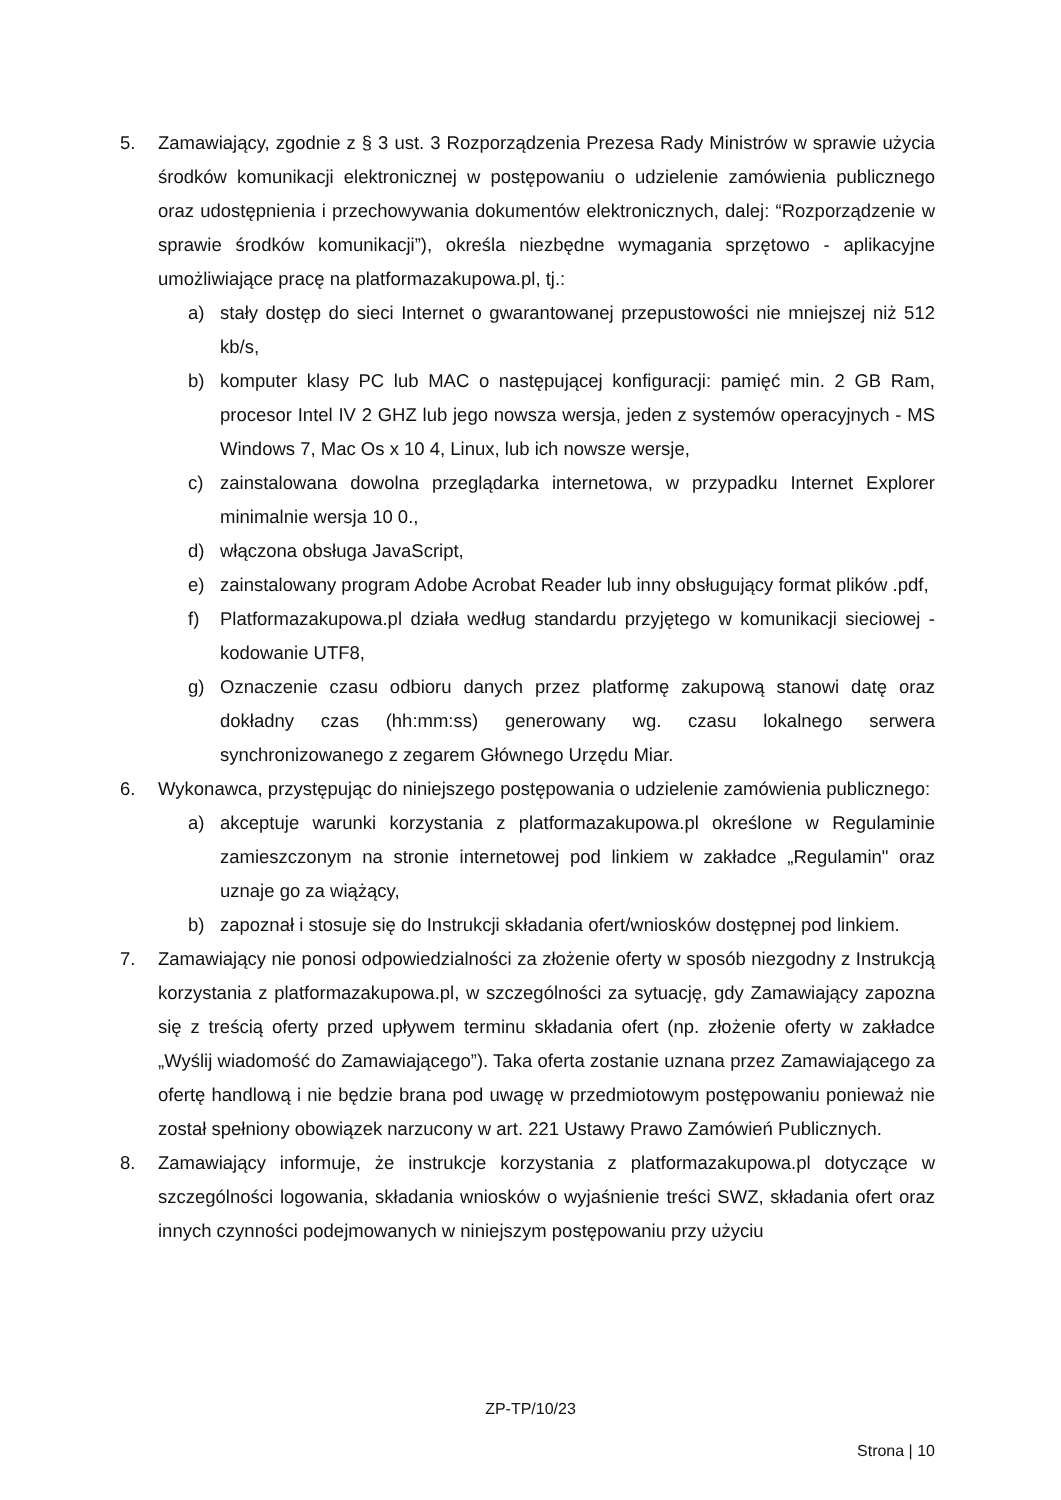5. Zamawiający, zgodnie z § 3 ust. 3 Rozporządzenia Prezesa Rady Ministrów w sprawie użycia środków komunikacji elektronicznej w postępowaniu o udzielenie zamówienia publicznego oraz udostępnienia i przechowywania dokumentów elektronicznych, dalej: “Rozporządzenie w sprawie środków komunikacji”), określa niezbędne wymagania sprzętowo - aplikacyjne umożliwiające pracę na platformazakupowa.pl, tj.:
a) stały dostęp do sieci Internet o gwarantowanej przepustowości nie mniejszej niż 512 kb/s,
b) komputer klasy PC lub MAC o następującej konfiguracji: pamięć min. 2 GB Ram, procesor Intel IV 2 GHZ lub jego nowsza wersja, jeden z systemów operacyjnych - MS Windows 7, Mac Os x 10 4, Linux, lub ich nowsze wersje,
c) zainstalowana dowolna przeglądarka internetowa, w przypadku Internet Explorer minimalnie wersja 10 0.,
d) włączona obsługa JavaScript,
e) zainstalowany program Adobe Acrobat Reader lub inny obsługujący format plików .pdf,
f) Platformazakupowa.pl działa według standardu przyjętego w komunikacji sieciowej - kodowanie UTF8,
g) Oznaczenie czasu odbioru danych przez platformę zakupową stanowi datę oraz dokładny czas (hh:mm:ss) generowany wg. czasu lokalnego serwera synchronizowanego z zegarem Głównego Urzędu Miar.
6. Wykonawca, przystępując do niniejszego postępowania o udzielenie zamówienia publicznego:
a) akceptuje warunki korzystania z platformazakupowa.pl określone w Regulaminie zamieszczonym na stronie internetowej pod linkiem w zakładce „Regulamin" oraz uznaje go za wiążący,
b) zapoznał i stosuje się do Instrukcji składania ofert/wniosków dostępnej pod linkiem.
7. Zamawiający nie ponosi odpowiedzialności za złożenie oferty w sposób niezgodny z Instrukcją korzystania z platformazakupowa.pl, w szczególności za sytuację, gdy Zamawiający zapozna się z treścią oferty przed upływem terminu składania ofert (np. złożenie oferty w zakładce „Wyślij wiadomość do Zamawiającego”). Taka oferta zostanie uznana przez Zamawiającego za ofertę handlową i nie będzie brana pod uwagę w przedmiotowym postępowaniu ponieważ nie został spełniony obowiązek narzucony w art. 221 Ustawy Prawo Zamówień Publicznych.
8. Zamawiający informuje, że instrukcje korzystania z platformazakupowa.pl dotyczące w szczególności logowania, składania wniosków o wyjaśnienie treści SWZ, składania ofert oraz innych czynności podejmowanych w niniejszym postępowaniu przy użyciu
ZP-TP/10/23
Strona | 10